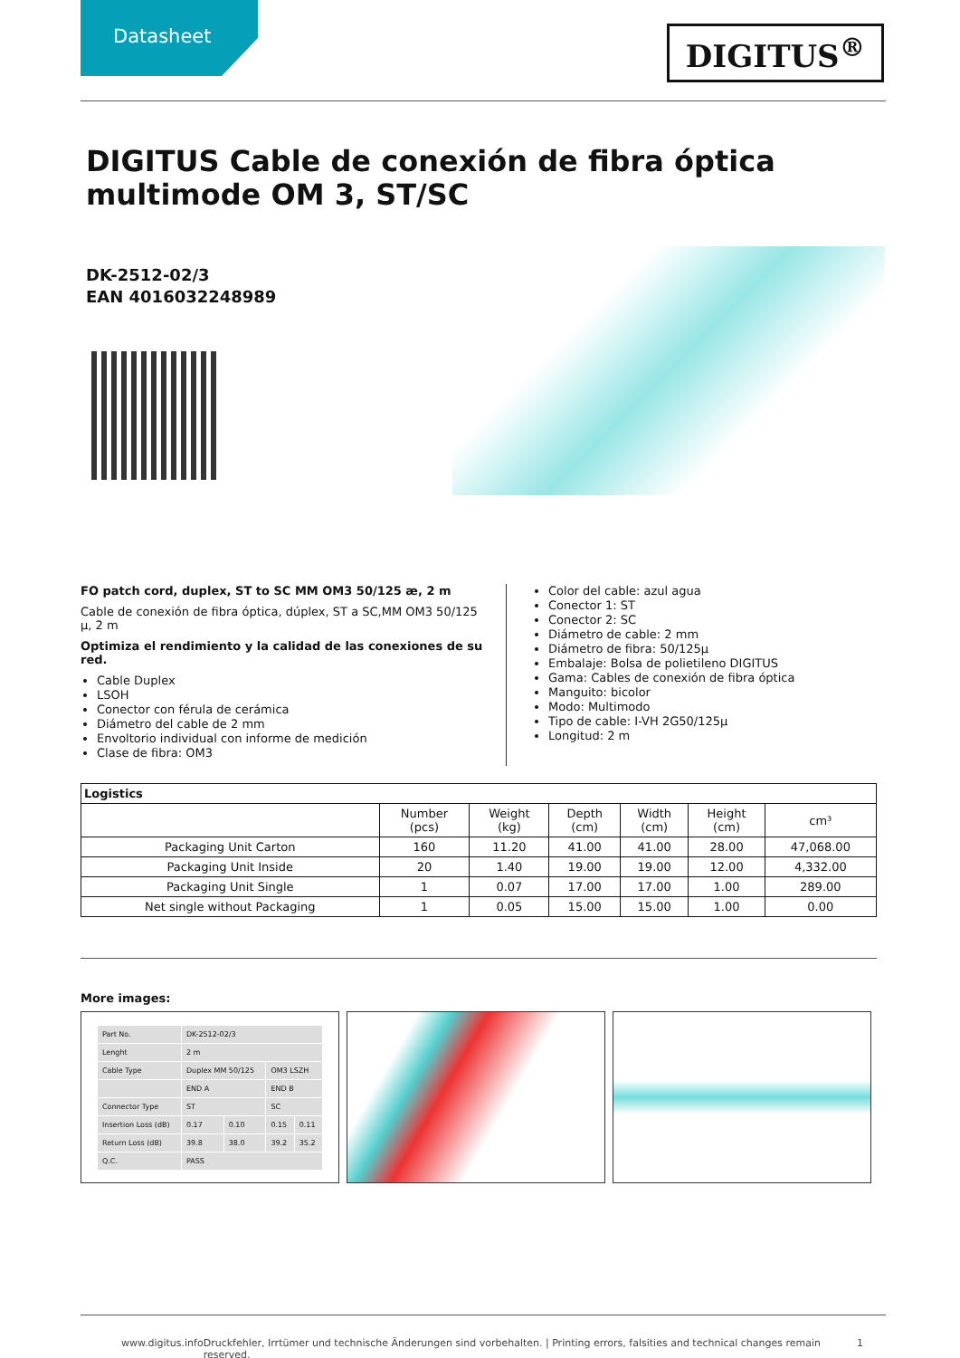Datasheet
DIGITUS<sup>®</sup>
DIGITUS Cable de conexión de fibra óptica multimode OM 3, ST/SC
DK-2512-02/3
EAN 4016032248989
FO patch cord, duplex, ST to SC MM OM3 50/125 æ, 2 m
Cable de conexión de fibra óptica, dúplex, ST a SC,MM OM3 50/125 µ, 2 m
Optimiza el rendimiento y la calidad de las conexiones de su red.
Cable Duplex
LSOH
Conector con férula de cerámica
Diámetro del cable de 2 mm
Envoltorio individual con informe de medición
Clase de fibra: OM3
Color del cable: azul agua
Conector 1: ST
Conector 2: SC
Diámetro de cable: 2 mm
Diámetro de fibra: 50/125µ
Embalaje: Bolsa de polietileno DIGITUS
Gama: Cables de conexión de fibra óptica
Manguito: bicolor
Modo: Multimodo
Tipo de cable: I-VH 2G50/125µ
Longitud: 2 m
| Logistics | | | | | | |
| --- | --- | --- | --- | --- | --- | --- |
| | Number (pcs) | Weight (kg) | Depth (cm) | Width (cm) | Height (cm) | cm³ |
| Packaging Unit Carton | 160 | 11.20 | 41.00 | 41.00 | 28.00 | 47,068.00 |
| Packaging Unit Inside | 20 | 1.40 | 19.00 | 19.00 | 12.00 | 4,332.00 |
| Packaging Unit Single | 1 | 0.07 | 17.00 | 17.00 | 1.00 | 289.00 |
| Net single without Packaging | 1 | 0.05 | 15.00 | 15.00 | 1.00 | 0.00 |
More images:
| Part No. | DK-2512-02/3 | | | |
| Lenght | 2 m | | | |
| Cable Type | Duplex MM 50/125 | | OM3 LSZH | |
| | END A | | END B | |
| Connector Type | ST | | SC | |
| Insertion Loss (dB) | 0.17 | 0.10 | 0.15 | 0.11 |
| Return Loss (dB) | 39.8 | 38.0 | 39.2 | 35.2 |
| Q.C. | PASS | | | |
www.digitus.info Druckfehler, Irrtümer und technische Änderungen sind vorbehalten. | Printing errors, falsities and technical changes remain reserved. 1